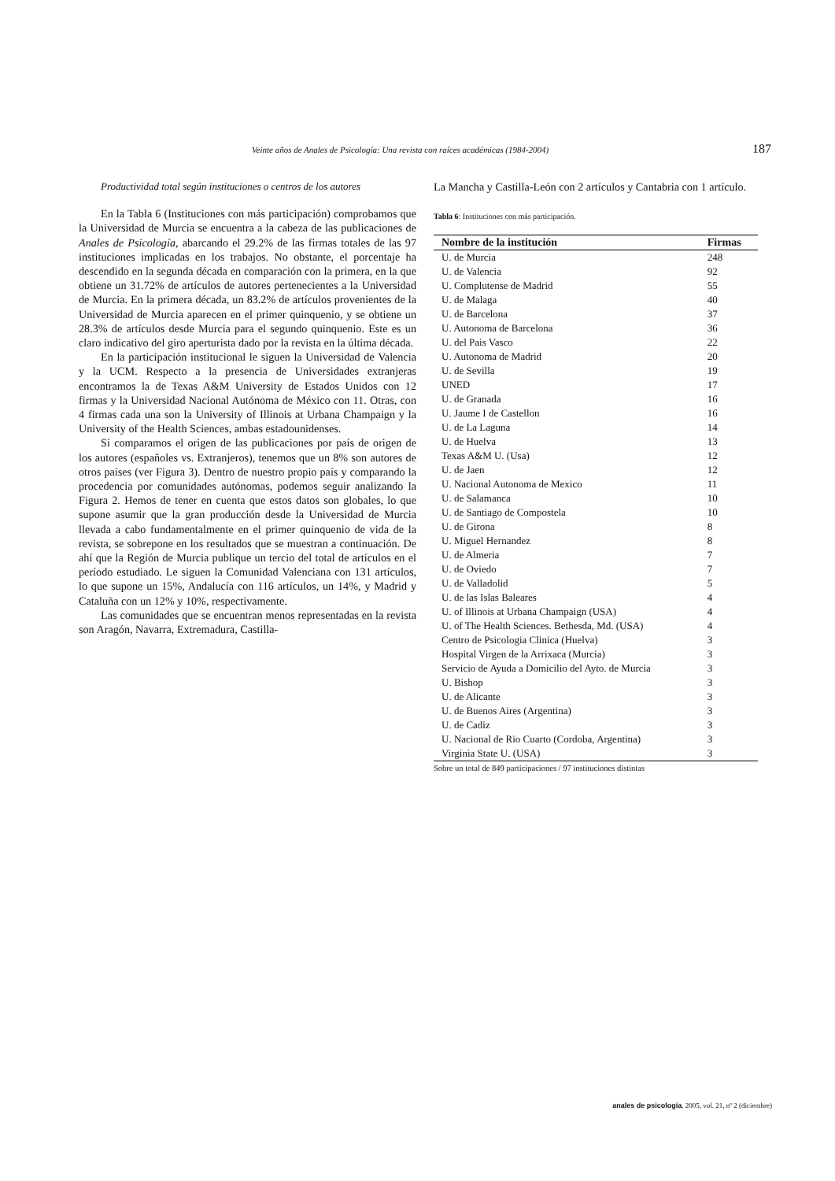Veinte años de Anales de Psicología: Una revista con raíces académicas (1984-2004) 187
Productividad total según instituciones o centros de los autores
En la Tabla 6 (Instituciones con más participación) comprobamos que la Universidad de Murcia se encuentra a la cabeza de las publicaciones de Anales de Psicología, abarcando el 29.2% de las firmas totales de las 97 instituciones implicadas en los trabajos. No obstante, el porcentaje ha descendido en la segunda década en comparación con la primera, en la que obtiene un 31.72% de artículos de autores pertenecientes a la Universidad de Murcia. En la primera década, un 83.2% de artículos provenientes de la Universidad de Murcia aparecen en el primer quinquenio, y se obtiene un 28.3% de artículos desde Murcia para el segundo quinquenio. Este es un claro indicativo del giro aperturista dado por la revista en la última década.
En la participación institucional le siguen la Universidad de Valencia y la UCM. Respecto a la presencia de Universidades extranjeras encontramos la de Texas A&M University de Estados Unidos con 12 firmas y la Universidad Nacional Autónoma de México con 11. Otras, con 4 firmas cada una son la University of Illinois at Urbana Champaign y la University of the Health Sciences, ambas estadounidenses.
Si comparamos el origen de las publicaciones por país de origen de los autores (españoles vs. Extranjeros), tenemos que un 8% son autores de otros países (ver Figura 3). Dentro de nuestro propio país y comparando la procedencia por comunidades autónomas, podemos seguir analizando la Figura 2. Hemos de tener en cuenta que estos datos son globales, lo que supone asumir que la gran producción desde la Universidad de Murcia llevada a cabo fundamentalmente en el primer quinquenio de vida de la revista, se sobrepone en los resultados que se muestran a continuación. De ahí que la Región de Murcia publique un tercio del total de artículos en el período estudiado. Le siguen la Comunidad Valenciana con 131 artículos, lo que supone un 15%, Andalucía con 116 artículos, un 14%, y Madrid y Cataluña con un 12% y 10%, respectivamente.
Las comunidades que se encuentran menos representadas en la revista son Aragón, Navarra, Extremadura, Castilla-
La Mancha y Castilla-León con 2 artículos y Cantabria con 1 artículo.
Tabla 6: Instituciones con más participación.
| Nombre de la institución | Firmas |
| --- | --- |
| U. de Murcia | 248 |
| U. de Valencia | 92 |
| U. Complutense de Madrid | 55 |
| U. de Malaga | 40 |
| U. de Barcelona | 37 |
| U. Autonoma de Barcelona | 36 |
| U. del Pais Vasco | 22 |
| U. Autonoma de Madrid | 20 |
| U. de Sevilla | 19 |
| UNED | 17 |
| U. de Granada | 16 |
| U. Jaume I de Castellon | 16 |
| U. de La Laguna | 14 |
| U. de Huelva | 13 |
| Texas A&M U. (Usa) | 12 |
| U. de Jaen | 12 |
| U. Nacional Autonoma de Mexico | 11 |
| U. de Salamanca | 10 |
| U. de Santiago de Compostela | 10 |
| U. de Girona | 8 |
| U. Miguel Hernandez | 8 |
| U. de Almeria | 7 |
| U. de Oviedo | 7 |
| U. de Valladolid | 5 |
| U. de las Islas Baleares | 4 |
| U. of Illinois at Urbana Champaign (USA) | 4 |
| U. of The Health Sciences. Bethesda, Md. (USA) | 4 |
| Centro de Psicologia Clinica (Huelva) | 3 |
| Hospital Virgen de la Arrixaca (Murcia) | 3 |
| Servicio de Ayuda a Domicilio del Ayto. de Murcia | 3 |
| U. Bishop | 3 |
| U. de Alicante | 3 |
| U. de Buenos Aires (Argentina) | 3 |
| U. de Cadiz | 3 |
| U. Nacional de Rio Cuarto (Cordoba, Argentina) | 3 |
| Virginia State U. (USA) | 3 |
Sobre un total de 849 participaciones / 97 instituciones distintas
anales de psicología, 2005, vol. 21, nº 2 (diciembre)